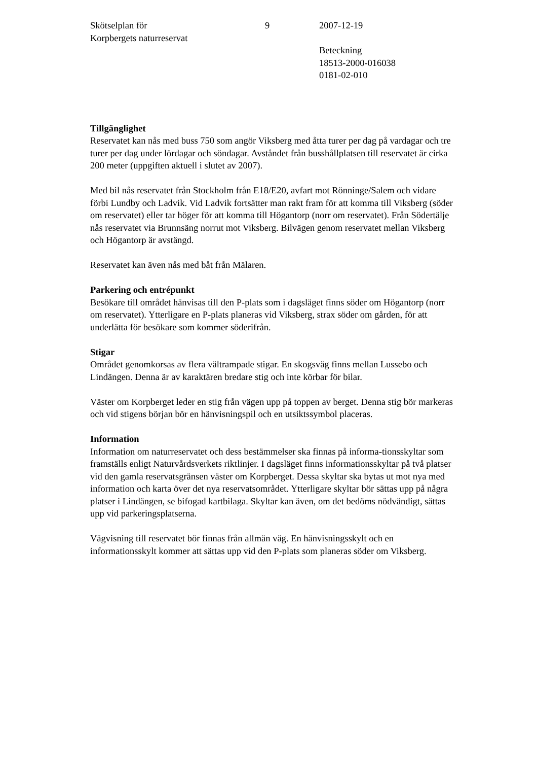Skötselplan för
Korpbergets naturreservat
9 2007-12-19
Beteckning
18513-2000-016038
0181-02-010
Tillgänglighet
Reservatet kan nås med buss 750 som angör Viksberg med åtta turer per dag på vardagar och tre turer per dag under lördagar och söndagar. Avståndet från busshållplatsen till reservatet är cirka 200 meter (uppgiften aktuell i slutet av 2007).
Med bil nås reservatet från Stockholm från E18/E20, avfart mot Rönninge/Salem och vidare förbi Lundby och Ladvik. Vid Ladvik fortsätter man rakt fram för att komma till Viksberg (söder om reservatet) eller tar höger för att komma till Högantorp (norr om reservatet). Från Södertälje nås reservatet via Brunnsäng norrut mot Viksberg. Bilvägen genom reservatet mellan Viksberg och Högantorp är avstängd.
Reservatet kan även nås med båt från Mälaren.
Parkering och entrépunkt
Besökare till området hänvisas till den P-plats som i dagsläget finns söder om Högantorp (norr om reservatet). Ytterligare en P-plats planeras vid Viksberg, strax söder om gården, för att underlätta för besökare som kommer söderifrån.
Stigar
Området genomkorsas av flera vältrampade stigar. En skogsväg finns mellan Lussebo och Lindängen. Denna är av karaktären bredare stig och inte körbar för bilar.
Väster om Korpberget leder en stig från vägen upp på toppen av berget. Denna stig bör markeras och vid stigens början bör en hänvisningspil och en utsiktssymbol placeras.
Information
Information om naturreservatet och dess bestämmelser ska finnas på informa-tionsskyltar som framställs enligt Naturvårdsverkets riktlinjer. I dagsläget finns informationsskyltar på två platser vid den gamla reservatsgränsen väster om Korpberget. Dessa skyltar ska bytas ut mot nya med information och karta över det nya reservatsområdet. Ytterligare skyltar bör sättas upp på några platser i Lindängen, se bifogad kartbilaga. Skyltar kan även, om det bedöms nödvändigt, sättas upp vid parkeringsplatserna.
Vägvisning till reservatet bör finnas från allmän väg. En hänvisningsskylt och en informationsskylt kommer att sättas upp vid den P-plats som planeras söder om Viksberg.